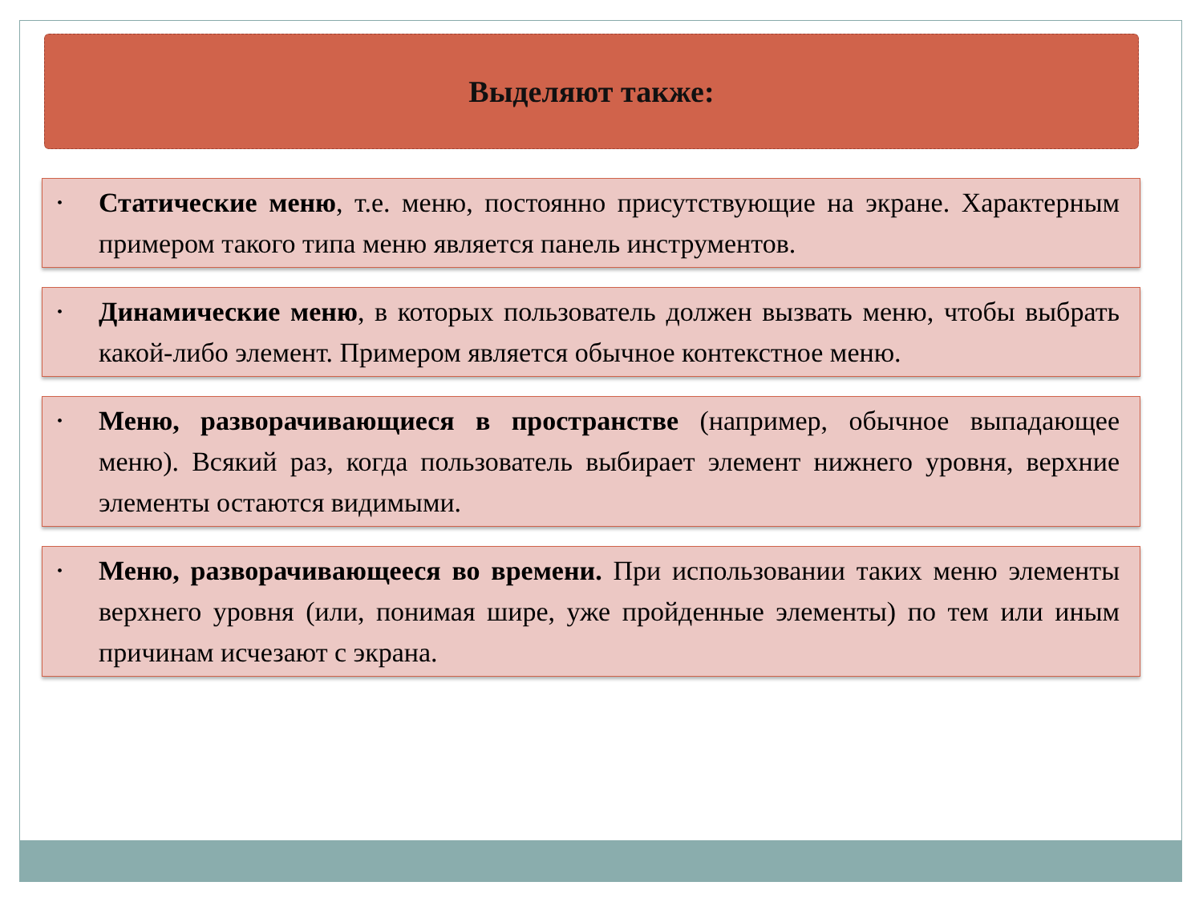Выделяют также:
•
Статические меню, т.е. меню, постоянно присутствующие на экране. Характерным примером такого типа меню является панель инструментов.
•
Динамические меню, в которых пользователь должен вызвать меню, чтобы выбрать какой-либо элемент. Примером является обычное контекстное меню.
•
Меню, разворачивающиеся в пространстве (например, обычное выпадающее меню). Всякий раз, когда пользователь выбирает элемент нижнего уровня, верхние элементы остаются видимыми.
•
Меню, разворачивающееся во времени. При использовании таких меню элементы верхнего уровня (или, понимая шире, уже пройденные элементы) по тем или иным причинам исчезают с экрана.